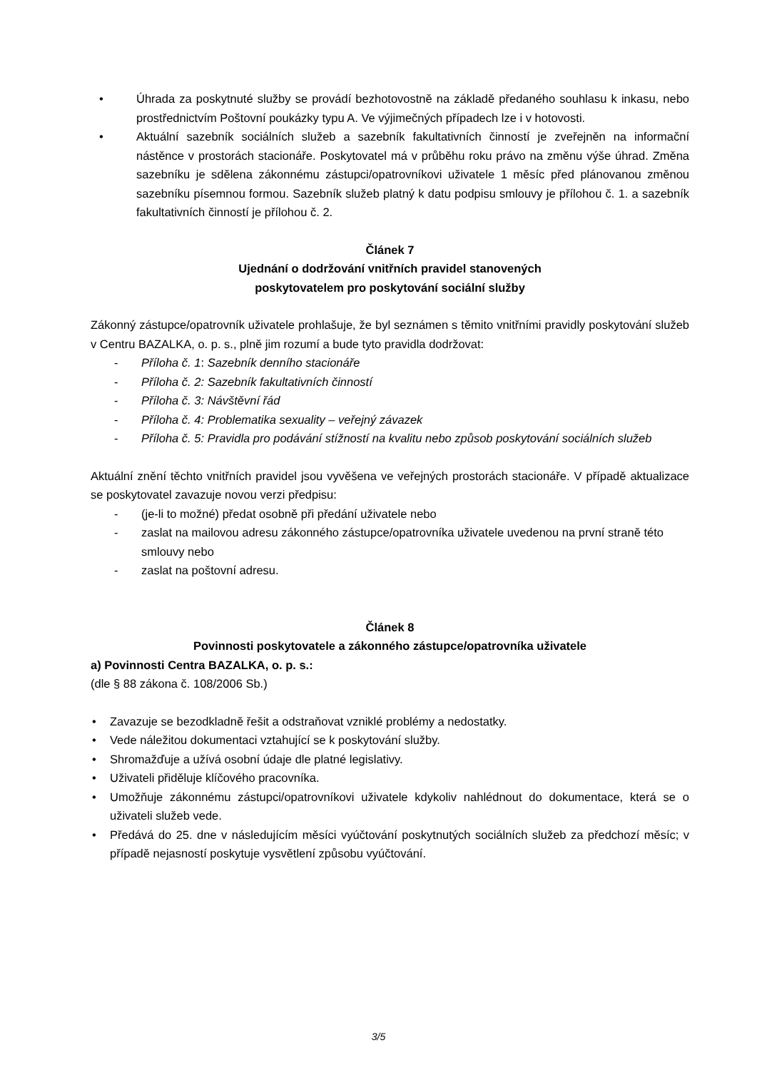• Úhrada za poskytnuté služby se provádí bezhotovostně na základě předaného souhlasu k inkasu, nebo prostřednictvím Poštovní poukázky typu A. Ve výjimečných případech lze i v hotovosti.
• Aktuální sazebník sociálních služeb a sazebník fakultativních činností je zveřejněn na informační nástěnce v prostorách stacionáře. Poskytovatel má v průběhu roku právo na změnu výše úhrad. Změna sazebníku je sdělena zákonnému zástupci/opatrovníkovi uživatele 1 měsíc před plánovanou změnou sazebníku písemnou formou. Sazebník služeb platný k datu podpisu smlouvy je přílohou č. 1. a sazebník fakultativních činností je přílohou č. 2.
Článek 7
Ujednání o dodržování vnitřních pravidel stanovených
poskytovatelem pro poskytování sociální služby
Zákonný zástupce/opatrovník uživatele prohlašuje, že byl seznámen s těmito vnitřními pravidly poskytování služeb v Centru BAZALKA, o. p. s., plně jim rozumí a bude tyto pravidla dodržovat:
- Příloha č. 1: Sazebník denního stacionáře
- Příloha č. 2: Sazebník fakultativních činností
- Příloha č. 3: Návštěvní řád
- Příloha č. 4: Problematika sexuality – veřejný závazek
- Příloha č. 5: Pravidla pro podávání stížností na kvalitu nebo způsob poskytování sociálních služeb
Aktuální znění těchto vnitřních pravidel jsou vyvěšena ve veřejných prostorách stacionáře. V případě aktualizace se poskytovatel zavazuje novou verzi předpisu:
- (je-li to možné) předat osobně při předání uživatele nebo
- zaslat na mailovou adresu zákonného zástupce/opatrovníka uživatele uvedenou na první straně této smlouvy nebo
- zaslat na poštovní adresu.
Článek 8
Povinnosti poskytovatele a zákonného zástupce/opatrovníka uživatele
a) Povinnosti Centra BAZALKA, o. p. s.:
(dle § 88 zákona č. 108/2006 Sb.)
• Zavazuje se bezodkladně řešit a odstraňovat vzniklé problémy a nedostatky.
• Vede náležitou dokumentaci vztahující se k poskytování služby.
• Shromažďuje a užívá osobní údaje dle platné legislativy.
• Uživateli přiděluje klíčového pracovníka.
• Umožňuje zákonnému zástupci/opatrovníkovi uživatele kdykoliv nahlédnout do dokumentace, která se o uživateli služeb vede.
• Předává do 25. dne v následujícím měsíci vyúčtování poskytnutých sociálních služeb za předchozí měsíc; v případě nejasností poskytuje vysvětlení způsobu vyúčtování.
3/5